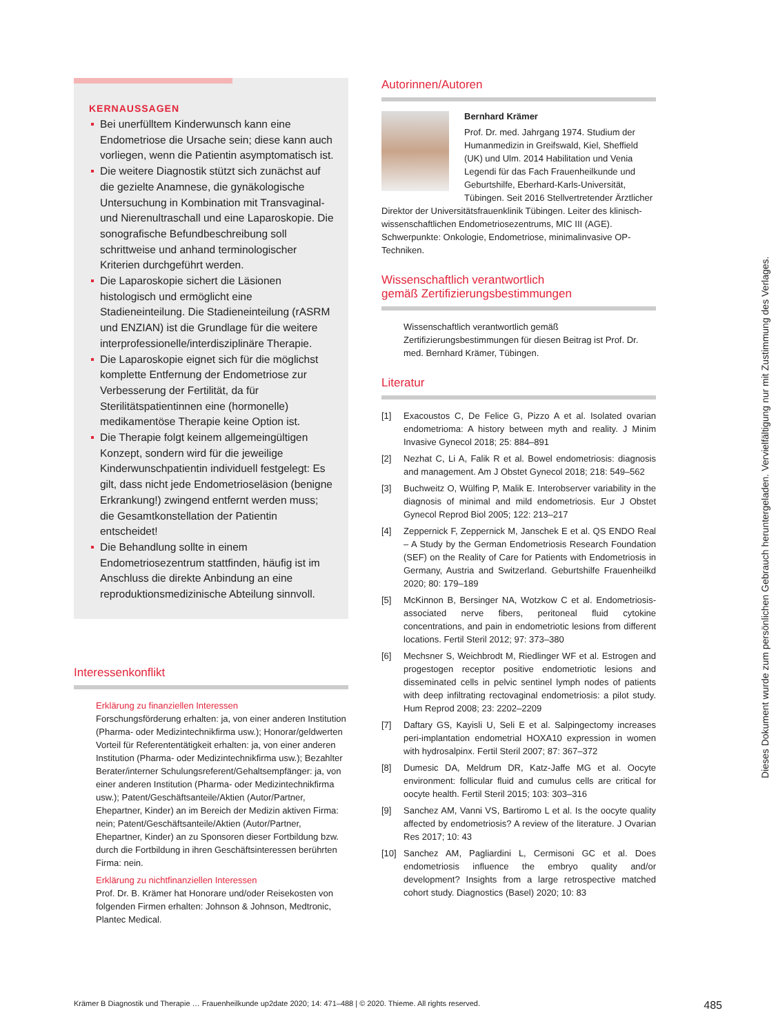KERNAUSSAGEN
Bei unerfülltem Kinderwunsch kann eine Endometriose die Ursache sein; diese kann auch vorliegen, wenn die Patientin asymptomatisch ist.
Die weitere Diagnostik stützt sich zunächst auf die gezielte Anamnese, die gynäkologische Untersuchung in Kombination mit Transvaginal- und Nierenultraschall und eine Laparoskopie. Die sonografische Befundbeschreibung soll schrittweise und anhand terminologischer Kriterien durchgeführt werden.
Die Laparoskopie sichert die Läsionen histologisch und ermöglicht eine Stadieneinteilung. Die Stadieneinteilung (rASRM und ENZIAN) ist die Grundlage für die weitere interprofessionelle/interdisziplinäre Therapie.
Die Laparoskopie eignet sich für die möglichst komplette Entfernung der Endometriose zur Verbesserung der Fertilität, da für Sterilitätspatientinnen eine (hormonelle) medikamentöse Therapie keine Option ist.
Die Therapie folgt keinem allgemeingültigen Konzept, sondern wird für die jeweilige Kinderwunschpatientin individuell festgelegt: Es gilt, dass nicht jede Endometrioseläsion (benigne Erkrankung!) zwingend entfernt werden muss; die Gesamtkonstellation der Patientin entscheidet!
Die Behandlung sollte in einem Endometriosezentrum stattfinden, häufig ist im Anschluss die direkte Anbindung an eine reproduktionsmedizinische Abteilung sinnvoll.
Interessenkonflikt
Erklärung zu finanziellen Interessen
Forschungsförderung erhalten: ja, von einer anderen Institution (Pharma- oder Medizintechnikfirma usw.); Honorar/geldwerten Vorteil für Referententätigkeit erhalten: ja, von einer anderen Institution (Pharma- oder Medizintechnikfirma usw.); Bezahlter Berater/interner Schulungsreferent/Gehaltsempfänger: ja, von einer anderen Institution (Pharma- oder Medizintechnikfirma usw.); Patent/Geschäftsanteile/Aktien (Autor/Partner, Ehepartner, Kinder) an im Bereich der Medizin aktiven Firma: nein; Patent/Geschäftsanteile/Aktien (Autor/Partner, Ehepartner, Kinder) an zu Sponsoren dieser Fortbildung bzw. durch die Fortbildung in ihren Geschäftsinteressen berührten Firma: nein.
Erklärung zu nichtfinanziellen Interessen
Prof. Dr. B. Krämer hat Honorare und/oder Reisekosten von folgenden Firmen erhalten: Johnson & Johnson, Medtronic, Plantec Medical.
Autorinnen/Autoren
Bernhard Krämer
Prof. Dr. med. Jahrgang 1974. Studium der Humanmedizin in Greifswald, Kiel, Sheffield (UK) und Ulm. 2014 Habilitation und Venia Legendi für das Fach Frauenheilkunde und Geburtshilfe, Eberhard-Karls-Universität, Tübingen. Seit 2016 Stellvertretender Ärztlicher Direktor der Universitätsfrauenklinik Tübingen. Leiter des klinisch-wissenschaftlichen Endometriosezentrums, MIC III (AGE). Schwerpunkte: Onkologie, Endometriose, minimalinvasive OP-Techniken.
Wissenschaftlich verantwortlich
gemäß Zertifizierungsbestimmungen
Wissenschaftlich verantwortlich gemäß Zertifizierungsbestimmungen für diesen Beitrag ist Prof. Dr. med. Bernhard Krämer, Tübingen.
Literatur
[1] Exacoustos C, De Felice G, Pizzo A et al. Isolated ovarian endometrioma: A history between myth and reality. J Minim Invasive Gynecol 2018; 25: 884–891
[2] Nezhat C, Li A, Falik R et al. Bowel endometriosis: diagnosis and management. Am J Obstet Gynecol 2018; 218: 549–562
[3] Buchweitz O, Wülfing P, Malik E. Interobserver variability in the diagnosis of minimal and mild endometriosis. Eur J Obstet Gynecol Reprod Biol 2005; 122: 213–217
[4] Zeppernick F, Zeppernick M, Janschek E et al. QS ENDO Real – A Study by the German Endometriosis Research Foundation (SEF) on the Reality of Care for Patients with Endometriosis in Germany, Austria and Switzerland. Geburtshilfe Frauenheilkd 2020; 80: 179–189
[5] McKinnon B, Bersinger NA, Wotzkow C et al. Endometriosis-associated nerve fibers, peritoneal fluid cytokine concentrations, and pain in endometriotic lesions from different locations. Fertil Steril 2012; 97: 373–380
[6] Mechsner S, Weichbrodt M, Riedlinger WF et al. Estrogen and progestogen receptor positive endometriotic lesions and disseminated cells in pelvic sentinel lymph nodes of patients with deep infiltrating rectovaginal endometriosis: a pilot study. Hum Reprod 2008; 23: 2202–2209
[7] Daftary GS, Kayisli U, Seli E et al. Salpingectomy increases peri-implantation endometrial HOXA10 expression in women with hydrosalpinx. Fertil Steril 2007; 87: 367–372
[8] Dumesic DA, Meldrum DR, Katz-Jaffe MG et al. Oocyte environment: follicular fluid and cumulus cells are critical for oocyte health. Fertil Steril 2015; 103: 303–316
[9] Sanchez AM, Vanni VS, Bartiromo L et al. Is the oocyte quality affected by endometriosis? A review of the literature. J Ovarian Res 2017; 10: 43
[10] Sanchez AM, Pagliardini L, Cermisoni GC et al. Does endometriosis influence the embryo quality and/or development? Insights from a large retrospective matched cohort study. Diagnostics (Basel) 2020; 10: 83
Dieses Dokument wurde zum persönlichen Gebrauch heruntergeladen. Vervielfältigung nur mit Zustimmung des Verlages.
Krämer B Diagnostik und Therapie … Frauenheilkunde up2date 2020; 14: 471–488 | © 2020. Thieme. All rights reserved. 485